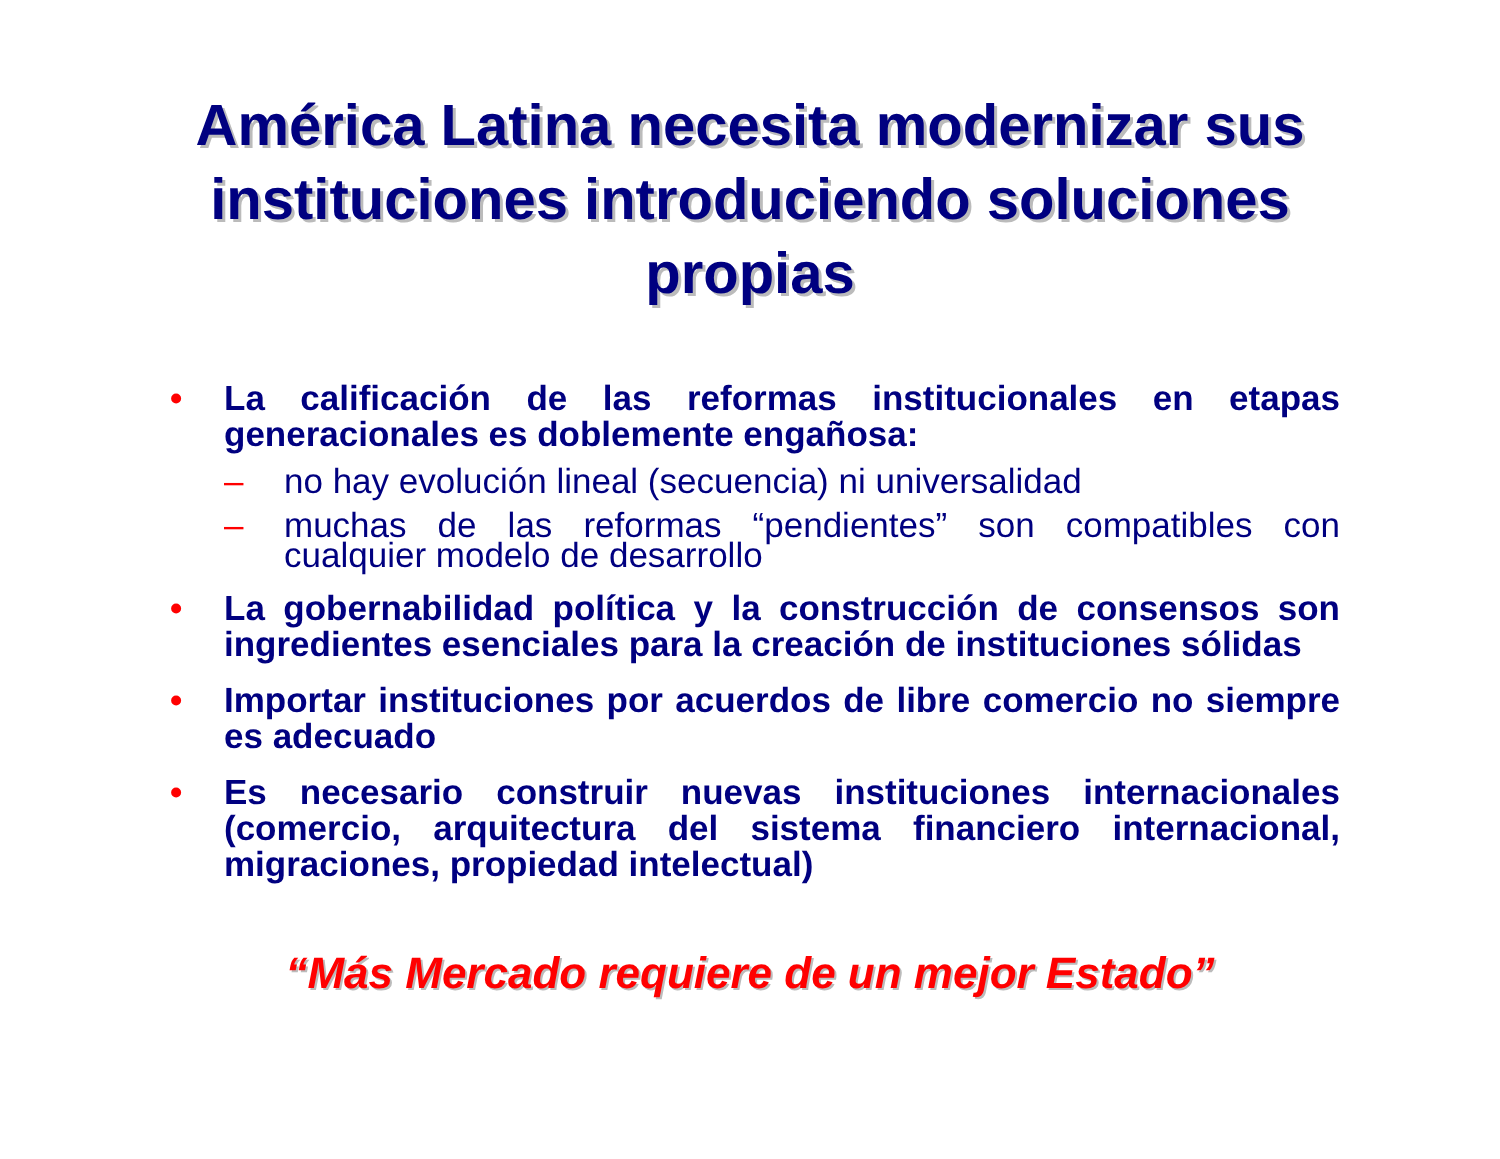América Latina necesita modernizar sus instituciones introduciendo soluciones propias
• La calificación de las reformas institucionales en etapas generacionales es doblemente engañosa:
– no hay evolución lineal (secuencia) ni universalidad
– muchas de las reformas “pendientes” son compatibles con cualquier modelo de desarrollo
• La gobernabilidad política y la construcción de consensos son ingredientes esenciales para la creación de instituciones sólidas
• Importar instituciones por acuerdos de libre comercio no siempre es adecuado
• Es necesario construir nuevas instituciones internacionales (comercio, arquitectura del sistema financiero internacional, migraciones, propiedad intelectual)
“Más Mercado requiere de un mejor Estado”